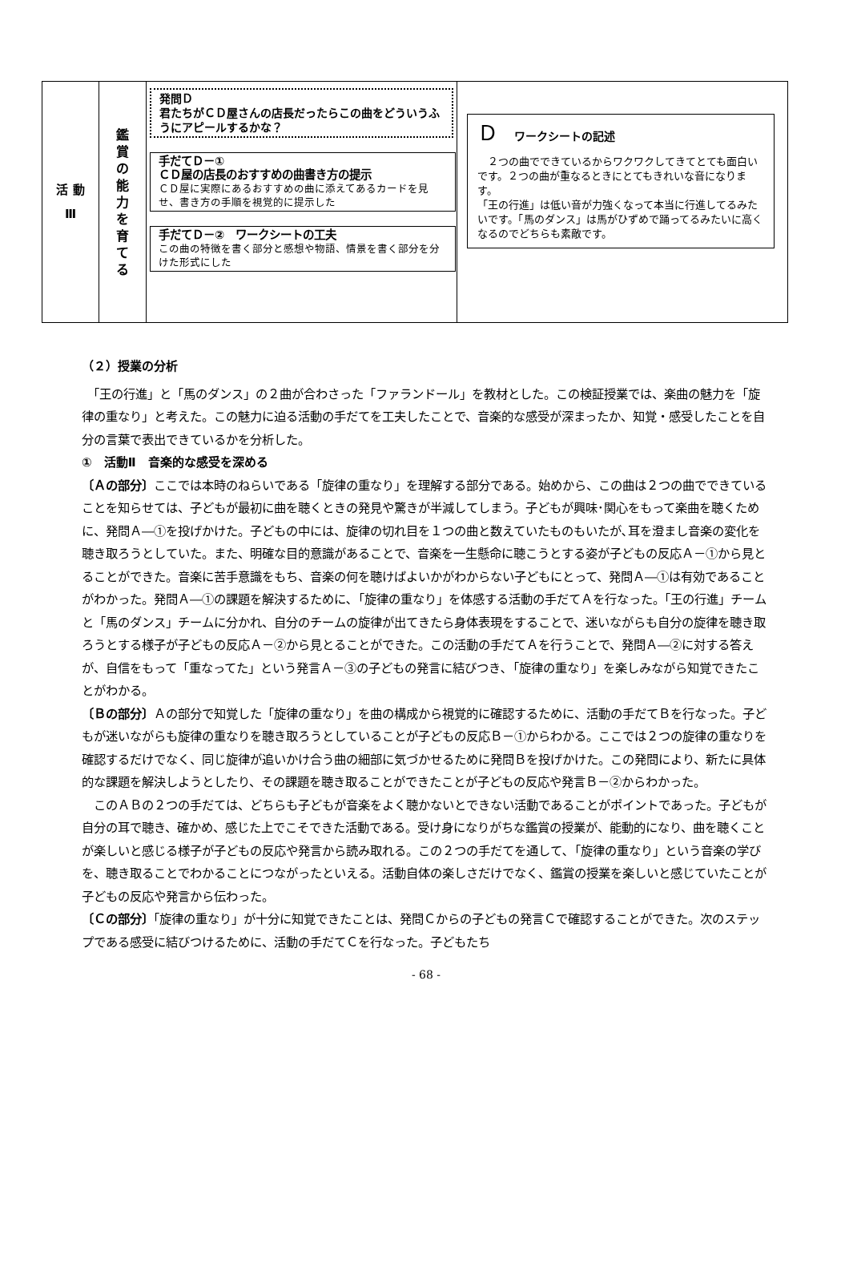活 動
Ⅲ
鑑
賞
の
能
力
を
育
て
る
発問Ｄ
君たちがＣＤ屋さんの店長だったらこの曲をどういうふうにアピールするかな？
手だてＤ－①
ＣＤ屋の店長のおすすめの曲書き方の提示
ＣＤ屋に実際にあるおすすめの曲に添えてあるカードを見せ、書き方の手順を視覚的に提示した
手だてＤ－②　ワークシートの工夫
この曲の特徴を書く部分と感想や物語、情景を書く部分を分けた形式にした
Ｄワークシートの記述
　２つの曲でできているからワクワクしてきてとても面白いです。２つの曲が重なるときにとてもきれいな音になります。
「王の行進」は低い音が力強くなって本当に行進してるみたいです。「馬のダンス」は馬がひずめで踊ってるみたいに高くなるのでどちらも素敵です。
（２）授業の分析
　「王の行進」と「馬のダンス」の２曲が合わさった「ファランドール」を教材とした。この検証授業では、楽曲の魅力を「旋律の重なり」と考えた。この魅力に迫る活動の手だてを工夫したことで、音楽的な感受が深まったか、知覚・感受したことを自分の言葉で表出できているかを分析した。
①　活動Ⅱ　音楽的な感受を深める
〔Ａの部分〕ここでは本時のねらいである「旋律の重なり」を理解する部分である。始めから、この曲は２つの曲でできていることを知らせては、子どもが最初に曲を聴くときの発見や驚きが半減してしまう。子どもが興味･関心をもって楽曲を聴くために、発問Ａ―①を投げかけた。子どもの中には、旋律の切れ目を１つの曲と数えていたものもいたが､耳を澄まし音楽の変化を聴き取ろうとしていた。また、明確な目的意識があることで、音楽を一生懸命に聴こうとする姿が子どもの反応Ａ－①から見とることができた。音楽に苦手意識をもち、音楽の何を聴けばよいかがわからない子どもにとって、発問Ａ―①は有効であることがわかった。発問Ａ―①の課題を解決するために､「旋律の重なり」を体感する活動の手だてＡを行なった。「王の行進」チームと「馬のダンス」チームに分かれ、自分のチームの旋律が出てきたら身体表現をすることで、迷いながらも自分の旋律を聴き取ろうとする様子が子どもの反応Ａ－②から見とることができた。この活動の手だてＡを行うことで、発問Ａ―②に対する答えが、自信をもって「重なってた」という発言Ａ－③の子どもの発言に結びつき､「旋律の重なり」を楽しみながら知覚できたことがわかる。
〔Ｂの部分〕Ａの部分で知覚した「旋律の重なり」を曲の構成から視覚的に確認するために、活動の手だてＢを行なった。子どもが迷いながらも旋律の重なりを聴き取ろうとしていることが子どもの反応Ｂ－①からわかる。ここでは２つの旋律の重なりを確認するだけでなく、同じ旋律が追いかけ合う曲の細部に気づかせるために発問Ｂを投げかけた。この発問により、新たに具体的な課題を解決しようとしたり、その課題を聴き取ることができたことが子どもの反応や発言Ｂ－②からわかった。
　このＡＢの２つの手だては、どちらも子どもが音楽をよく聴かないとできない活動であることがポイントであった。子どもが自分の耳で聴き、確かめ、感じた上でこそできた活動である。受け身になりがちな鑑賞の授業が、能動的になり、曲を聴くことが楽しいと感じる様子が子どもの反応や発言から読み取れる。この２つの手だてを通して､「旋律の重なり」という音楽の学びを、聴き取ることでわかることにつながったといえる。活動自体の楽しさだけでなく、鑑賞の授業を楽しいと感じていたことが子どもの反応や発言から伝わった。
〔Ｃの部分〕「旋律の重なり」が十分に知覚できたことは、発問Ｃからの子どもの発言Ｃで確認することができた。次のステップである感受に結びつけるために、活動の手だてＣを行なった。子どもたち
- 68 -